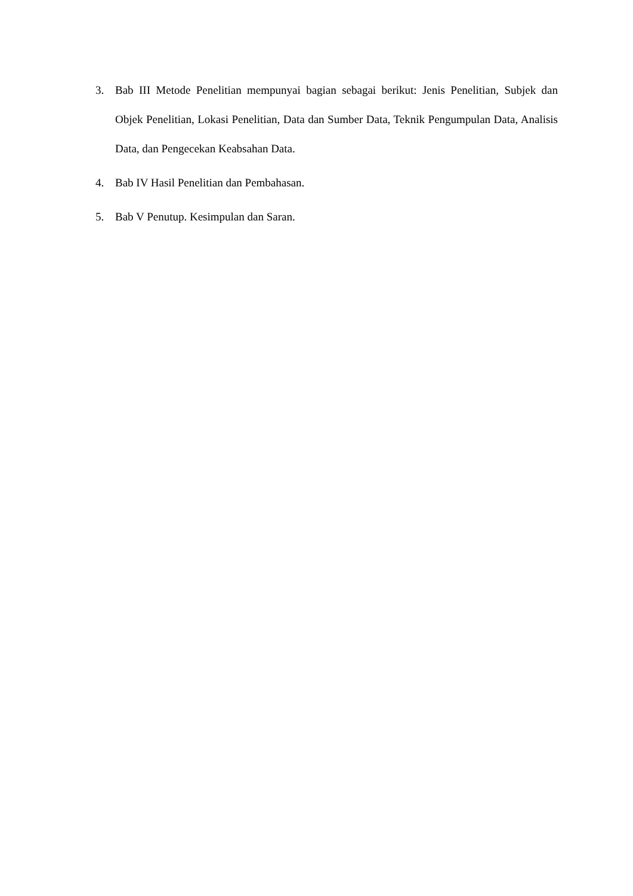3. Bab III Metode Penelitian mempunyai bagian sebagai berikut: Jenis Penelitian, Subjek dan Objek Penelitian, Lokasi Penelitian, Data dan Sumber Data, Teknik Pengumpulan Data, Analisis Data, dan Pengecekan Keabsahan Data.
4. Bab IV Hasil Penelitian dan Pembahasan.
5. Bab V Penutup. Kesimpulan dan Saran.